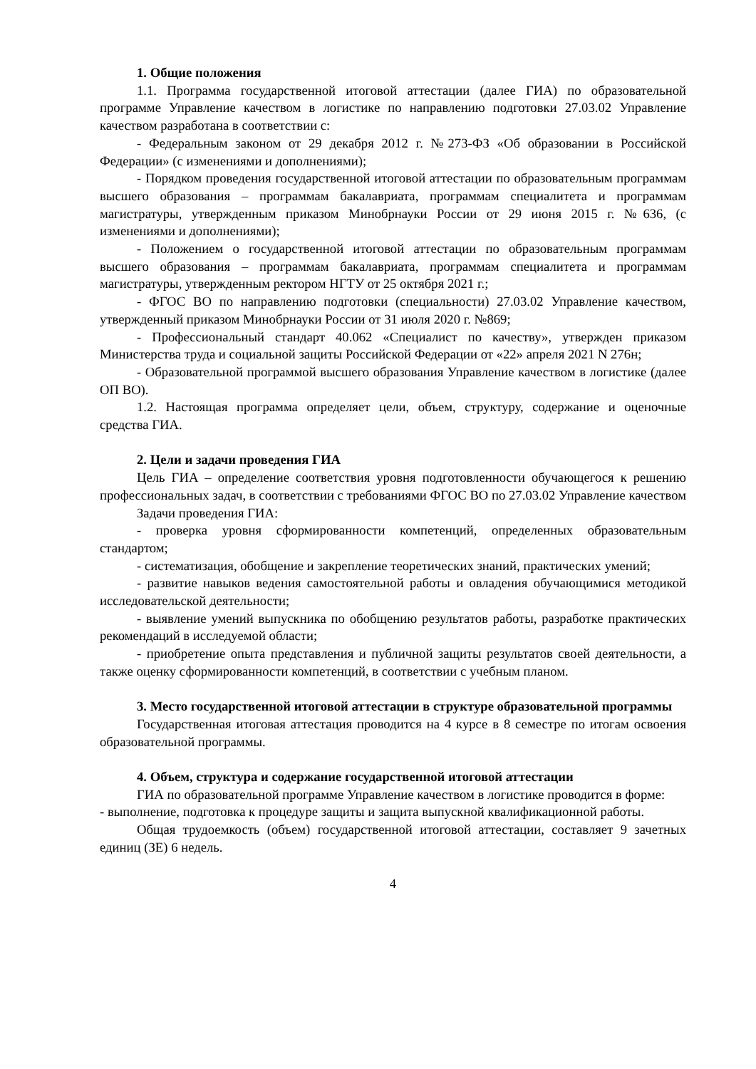1. Общие положения
1.1. Программа государственной итоговой аттестации (далее ГИА) по образовательной программе Управление качеством в логистике по направлению подготовки 27.03.02 Управление качеством разработана в соответствии с:
- Федеральным законом от 29 декабря 2012 г. №273-ФЗ «Об образовании в Российской Федерации» (с изменениями и дополнениями);
- Порядком проведения государственной итоговой аттестации по образовательным программам высшего образования – программам бакалавриата, программам специалитета и программам магистратуры, утвержденным приказом Минобрнауки России от 29 июня 2015 г. №636, (с изменениями и дополнениями);
- Положением о государственной итоговой аттестации по образовательным программам высшего образования – программам бакалавриата, программам специалитета и программам магистратуры, утвержденным ректором НГТУ от 25 октября 2021 г.;
- ФГОС ВО по направлению подготовки (специальности) 27.03.02 Управление качеством, утвержденный приказом Минобрнауки России от 31 июля 2020 г. №869;
- Профессиональный стандарт 40.062 «Специалист по качеству», утвержден приказом Министерства труда и социальной защиты Российской Федерации от «22» апреля 2021 N 276н;
- Образовательной программой высшего образования Управление качеством в логистике (далее ОП ВО).
1.2. Настоящая программа определяет цели, объем, структуру, содержание и оценочные средства ГИА.
2. Цели и задачи проведения ГИА
Цель ГИА – определение соответствия уровня подготовленности обучающегося к решению профессиональных задач, в соответствии с требованиями ФГОС ВО по 27.03.02 Управление качеством
Задачи проведения ГИА:
- проверка уровня сформированности компетенций, определенных образовательным стандартом;
- систематизация, обобщение и закрепление теоретических знаний, практических умений;
- развитие навыков ведения самостоятельной работы и овладения обучающимися методикой исследовательской деятельности;
- выявление умений выпускника по обобщению результатов работы, разработке практических рекомендаций в исследуемой области;
- приобретение опыта представления и публичной защиты результатов своей деятельности, а также оценку сформированности компетенций, в соответствии с учебным планом.
3. Место государственной итоговой аттестации в структуре образовательной программы
Государственная итоговая аттестация проводится на 4 курсе в 8 семестре по итогам освоения образовательной программы.
4. Объем, структура и содержание государственной итоговой аттестации
ГИА по образовательной программе Управление качеством в логистике проводится в форме:
- выполнение, подготовка к процедуре защиты и защита выпускной квалификационной работы.
Общая трудоемкость (объем) государственной итоговой аттестации, составляет 9 зачетных единиц (ЗЕ) 6 недель.
4